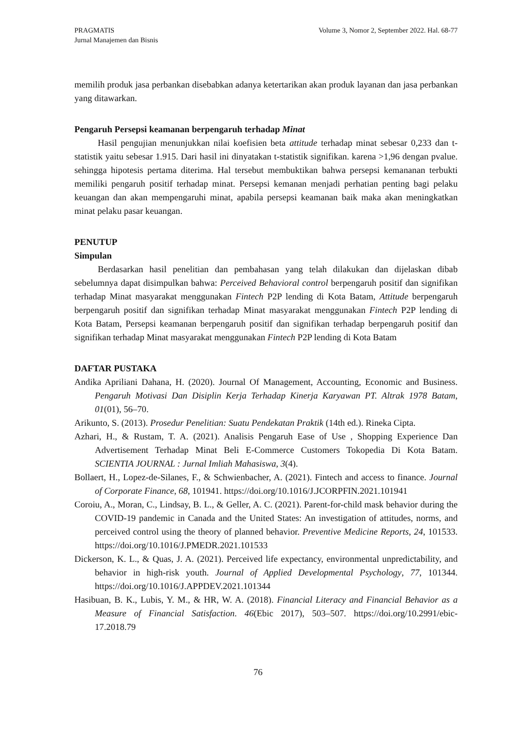PRAGMATIS
Jurnal Manajemen dan Bisnis
Volume 3, Nomor 2, September 2022. Hal. 68-77
memilih produk jasa perbankan disebabkan adanya ketertarikan akan produk layanan dan jasa perbankan yang ditawarkan.
Pengaruh Persepsi keamanan berpengaruh terhadap Minat
Hasil pengujian menunjukkan nilai koefisien beta attitude terhadap minat sebesar 0,233 dan t-statistik yaitu sebesar 1.915. Dari hasil ini dinyatakan t-statistik signifikan. karena >1,96 dengan pvalue. sehingga hipotesis pertama diterima. Hal tersebut membuktikan bahwa persepsi kemananan terbukti memiliki pengaruh positif terhadap minat. Persepsi kemanan menjadi perhatian penting bagi pelaku keuangan dan akan mempengaruhi minat, apabila persepsi keamanan baik maka akan meningkatkan minat pelaku pasar keuangan.
PENUTUP
Simpulan
Berdasarkan hasil penelitian dan pembahasan yang telah dilakukan dan dijelaskan dibab sebelumnya dapat disimpulkan bahwa: Perceived Behavioral control berpengaruh positif dan signifikan terhadap Minat masyarakat menggunakan Fintech P2P lending di Kota Batam, Attitude berpengaruh berpengaruh positif dan signifikan terhadap Minat masyarakat menggunakan Fintech P2P lending di Kota Batam, Persepsi keamanan berpengaruh positif dan signifikan terhadap berpengaruh positif dan signifikan terhadap Minat masyarakat menggunakan Fintech P2P lending di Kota Batam
DAFTAR PUSTAKA
Andika Apriliani Dahana, H. (2020). Journal Of Management, Accounting, Economic and Business. Pengaruh Motivasi Dan Disiplin Kerja Terhadap Kinerja Karyawan PT. Altrak 1978 Batam, 01(01), 56–70.
Arikunto, S. (2013). Prosedur Penelitian: Suatu Pendekatan Praktik (14th ed.). Rineka Cipta.
Azhari, H., & Rustam, T. A. (2021). Analisis Pengaruh Ease of Use , Shopping Experience Dan Advertisement Terhadap Minat Beli E-Commerce Customers Tokopedia Di Kota Batam. SCIENTIA JOURNAL : Jurnal Imliah Mahasiswa, 3(4).
Bollaert, H., Lopez-de-Silanes, F., & Schwienbacher, A. (2021). Fintech and access to finance. Journal of Corporate Finance, 68, 101941. https://doi.org/10.1016/J.JCORPFIN.2021.101941
Coroiu, A., Moran, C., Lindsay, B. L., & Geller, A. C. (2021). Parent-for-child mask behavior during the COVID-19 pandemic in Canada and the United States: An investigation of attitudes, norms, and perceived control using the theory of planned behavior. Preventive Medicine Reports, 24, 101533. https://doi.org/10.1016/J.PMEDR.2021.101533
Dickerson, K. L., & Quas, J. A. (2021). Perceived life expectancy, environmental unpredictability, and behavior in high-risk youth. Journal of Applied Developmental Psychology, 77, 101344. https://doi.org/10.1016/J.APPDEV.2021.101344
Hasibuan, B. K., Lubis, Y. M., & HR, W. A. (2018). Financial Literacy and Financial Behavior as a Measure of Financial Satisfaction. 46(Ebic 2017), 503–507. https://doi.org/10.2991/ebic-17.2018.79
76